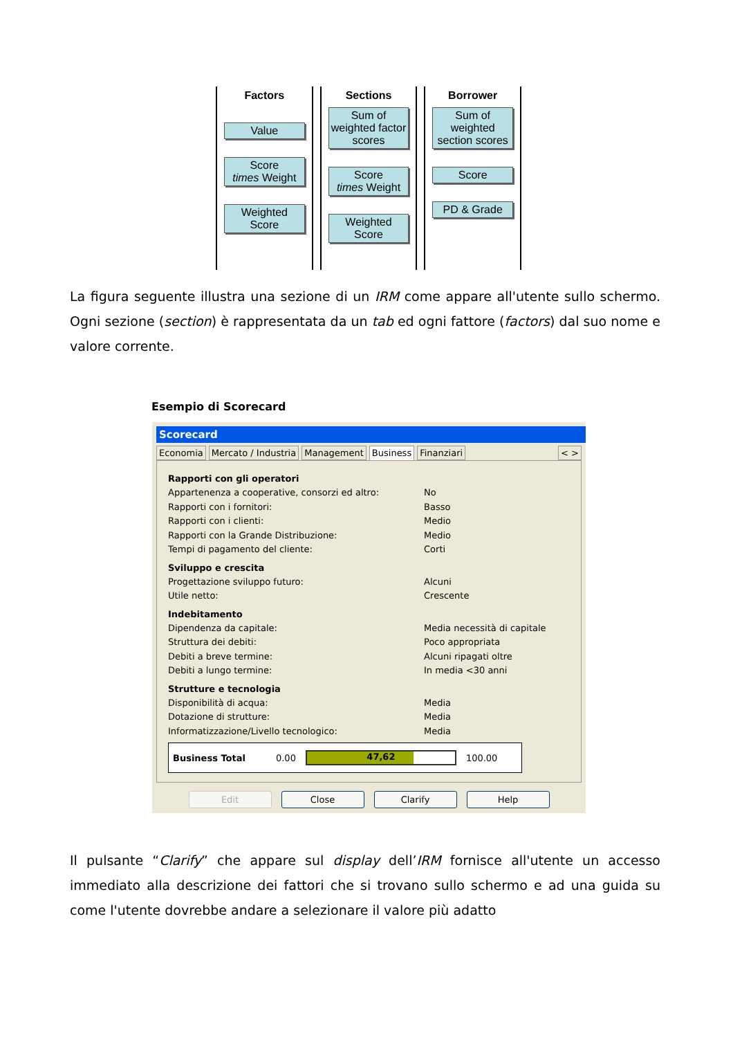Factors
Value
Score
times Weight
Weighted
Score
Sections
Sum of weighted factor scores
Score
times Weight
Weighted
Score
Borrower
Sum of weighted section scores
Score
PD & Grade
La figura seguente illustra una sezione di un IRM come appare all'utente sullo schermo. Ogni sezione (section) è rappresentata da un tab ed ogni fattore (factors) dal suo nome e valore corrente.
Esempio di Scorecard
Scorecard
Economia Mercato / Industria Management Business Finanziari < >
Rapporti con gli operatori
Appartenenza a cooperative, consorzi ed altro: No
Rapporti con i fornitori: Basso
Rapporti con i clienti: Medio
Rapporti con la Grande Distribuzione: Medio
Tempi di pagamento del cliente: Corti
Sviluppo e crescita
Progettazione sviluppo futuro: Alcuni
Utile netto: Crescente
Indebitamento
Dipendenza da capitale: Media necessità di capitale
Struttura dei debiti: Poco appropriata
Debiti a breve termine: Alcuni ripagati oltre
Debiti a lungo termine: In media <30 anni
Strutture e tecnologia
Disponibilità di acqua: Media
Dotazione di strutture: Media
Informatizzazione/Livello tecnologico: Media
Business Total 0.00
47,62
100.00
Edit Close Clarify Help
Il pulsante “Clarify” che appare sul display dell’IRM fornisce all'utente un accesso immediato alla descrizione dei fattori che si trovano sullo schermo e ad una guida su come l'utente dovrebbe andare a selezionare il valore più adatto